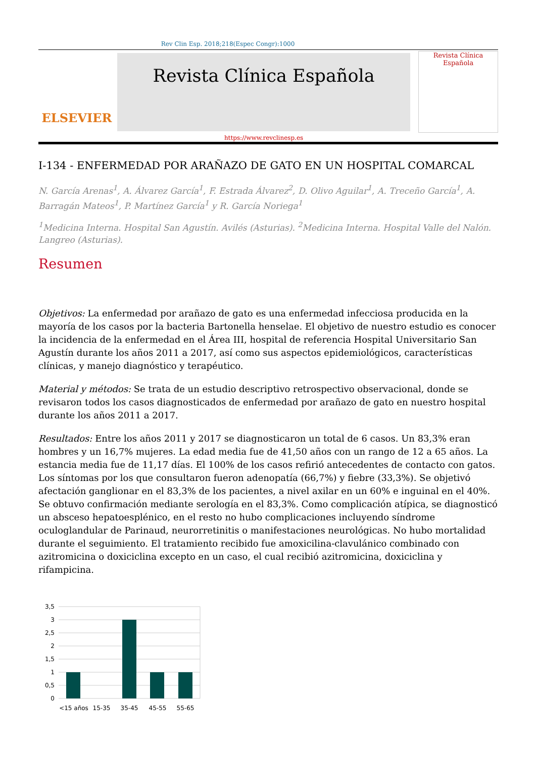Rev Clin Esp. 2018;218(Espec Congr):1000
ELSEVIER
Revista Clínica Española
https://www.revclinesp.es
Revista Clínica Española
I-134 - ENFERMEDAD POR ARAÑAZO DE GATO EN UN HOSPITAL COMARCAL
N. García Arenas<sup>1</sup>, A. Álvarez García<sup>1</sup>, F. Estrada Álvarez<sup>2</sup>, D. Olivo Aguilar<sup>1</sup>, A. Treceño García<sup>1</sup>, A. Barragán Mateos<sup>1</sup>, P. Martínez García<sup>1</sup> y R. García Noriega<sup>1</sup>
<sup>1</sup> Medicina Interna. Hospital San Agustín. Avilés (Asturias). <sup>2</sup>Medicina Interna. Hospital Valle del Nalón. Langreo (Asturias).
Resumen
Objetivos: La enfermedad por arañazo de gato es una enfermedad infecciosa producida en la mayoría de los casos por la bacteria Bartonella henselae. El objetivo de nuestro estudio es conocer la incidencia de la enfermedad en el Área III, hospital de referencia Hospital Universitario San Agustín durante los años 2011 a 2017, así como sus aspectos epidemiológicos, características clínicas, y manejo diagnóstico y terapéutico.
Material y métodos: Se trata de un estudio descriptivo retrospectivo observacional, donde se revisaron todos los casos diagnosticados de enfermedad por arañazo de gato en nuestro hospital durante los años 2011 a 2017.
Resultados: Entre los años 2011 y 2017 se diagnosticaron un total de 6 casos. Un 83,3% eran hombres y un 16,7% mujeres. La edad media fue de 41,50 años con un rango de 12 a 65 años. La estancia media fue de 11,17 días. El 100% de los casos refirió antecedentes de contacto con gatos. Los síntomas por los que consultaron fueron adenopatía (66,7%) y fiebre (33,3%). Se objetivó afectación ganglionar en el 83,3% de los pacientes, a nivel axilar en un 60% e inguinal en el 40%. Se obtuvo confirmación mediante serología en el 83,3%. Como complicación atípica, se diagnosticó un absceso hepatoesplénico, en el resto no hubo complicaciones incluyendo síndrome oculoglandular de Parinaud, neurorretinitis o manifestaciones neurológicas. No hubo mortalidad durante el seguimiento. El tratamiento recibido fue amoxicilina-clavulánico combinado con azitromicina o doxiciclina excepto en un caso, el cual recibió azitromicina, doxiciclina y rifampicina.
3,5
3
2,5
2
1,5
1
0,5
0
<15 años
15-35
35-45
45-55
55-65